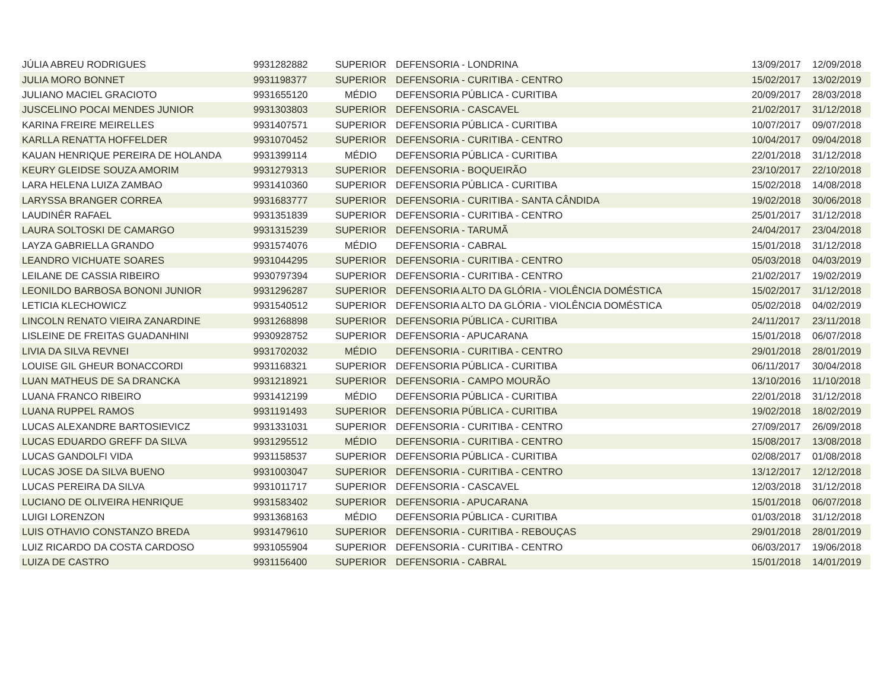| JÚLIA ABREU RODRIGUES | 9931282882 | SUPERIOR | DEFENSORIA - LONDRINA | 13/09/2017 | 12/09/2018 |
| JULIA MORO BONNET | 9931198377 | SUPERIOR | DEFENSORIA - CURITIBA - CENTRO | 15/02/2017 | 13/02/2019 |
| JULIANO MACIEL GRACIOTO | 9931655120 | MÉDIO | DEFENSORIA PÚBLICA - CURITIBA | 20/09/2017 | 28/03/2018 |
| JUSCELINO POCAI MENDES JUNIOR | 9931303803 | SUPERIOR | DEFENSORIA - CASCAVEL | 21/02/2017 | 31/12/2018 |
| KARINA FREIRE MEIRELLES | 9931407571 | SUPERIOR | DEFENSORIA PÚBLICA - CURITIBA | 10/07/2017 | 09/07/2018 |
| KARLLA RENATTA HOFFELDER | 9931070452 | SUPERIOR | DEFENSORIA - CURITIBA - CENTRO | 10/04/2017 | 09/04/2018 |
| KAUAN HENRIQUE PEREIRA DE HOLANDA | 9931399114 | MÉDIO | DEFENSORIA PÚBLICA - CURITIBA | 22/01/2018 | 31/12/2018 |
| KEURY GLEIDSE SOUZA AMORIM | 9931279313 | SUPERIOR | DEFENSORIA - BOQUEIRÃO | 23/10/2017 | 22/10/2018 |
| LARA HELENA LUIZA ZAMBAO | 9931410360 | SUPERIOR | DEFENSORIA PÚBLICA - CURITIBA | 15/02/2018 | 14/08/2018 |
| LARYSSA BRANGER CORREA | 9931683777 | SUPERIOR | DEFENSORIA - CURITIBA - SANTA CÂNDIDA | 19/02/2018 | 30/06/2018 |
| LAUDINÉR RAFAEL | 9931351839 | SUPERIOR | DEFENSORIA - CURITIBA - CENTRO | 25/01/2017 | 31/12/2018 |
| LAURA SOLTOSKI DE CAMARGO | 9931315239 | SUPERIOR | DEFENSORIA - TARUMÃ | 24/04/2017 | 23/04/2018 |
| LAYZA GABRIELLA GRANDO | 9931574076 | MÉDIO | DEFENSORIA - CABRAL | 15/01/2018 | 31/12/2018 |
| LEANDRO VICHUATE SOARES | 9931044295 | SUPERIOR | DEFENSORIA - CURITIBA - CENTRO | 05/03/2018 | 04/03/2019 |
| LEILANE DE CASSIA RIBEIRO | 9930797394 | SUPERIOR | DEFENSORIA - CURITIBA - CENTRO | 21/02/2017 | 19/02/2019 |
| LEONILDO BARBOSA BONONI JUNIOR | 9931296287 | SUPERIOR | DEFENSORIA ALTO DA GLÓRIA - VIOLÊNCIA DOMÉSTICA | 15/02/2017 | 31/12/2018 |
| LETICIA KLECHOWICZ | 9931540512 | SUPERIOR | DEFENSORIA ALTO DA GLÓRIA - VIOLÊNCIA DOMÉSTICA | 05/02/2018 | 04/02/2019 |
| LINCOLN RENATO VIEIRA ZANARDINE | 9931268898 | SUPERIOR | DEFENSORIA PÚBLICA - CURITIBA | 24/11/2017 | 23/11/2018 |
| LISLEINE DE FREITAS GUADANHINI | 9930928752 | SUPERIOR | DEFENSORIA - APUCARANA | 15/01/2018 | 06/07/2018 |
| LIVIA DA SILVA REVNEI | 9931702032 | MÉDIO | DEFENSORIA - CURITIBA - CENTRO | 29/01/2018 | 28/01/2019 |
| LOUISE GIL GHEUR BONACCORDI | 9931168321 | SUPERIOR | DEFENSORIA PÚBLICA - CURITIBA | 06/11/2017 | 30/04/2018 |
| LUAN MATHEUS DE SA DRANCKA | 9931218921 | SUPERIOR | DEFENSORIA - CAMPO MOURÃO | 13/10/2016 | 11/10/2018 |
| LUANA FRANCO RIBEIRO | 9931412199 | MÉDIO | DEFENSORIA PÚBLICA - CURITIBA | 22/01/2018 | 31/12/2018 |
| LUANA RUPPEL RAMOS | 9931191493 | SUPERIOR | DEFENSORIA PÚBLICA - CURITIBA | 19/02/2018 | 18/02/2019 |
| LUCAS ALEXANDRE BARTOSIEVICZ | 9931331031 | SUPERIOR | DEFENSORIA - CURITIBA - CENTRO | 27/09/2017 | 26/09/2018 |
| LUCAS EDUARDO GREFF DA SILVA | 9931295512 | MÉDIO | DEFENSORIA - CURITIBA - CENTRO | 15/08/2017 | 13/08/2018 |
| LUCAS GANDOLFI VIDA | 9931158537 | SUPERIOR | DEFENSORIA PÚBLICA - CURITIBA | 02/08/2017 | 01/08/2018 |
| LUCAS JOSE DA SILVA BUENO | 9931003047 | SUPERIOR | DEFENSORIA - CURITIBA - CENTRO | 13/12/2017 | 12/12/2018 |
| LUCAS PEREIRA DA SILVA | 9931011717 | SUPERIOR | DEFENSORIA - CASCAVEL | 12/03/2018 | 31/12/2018 |
| LUCIANO DE OLIVEIRA HENRIQUE | 9931583402 | SUPERIOR | DEFENSORIA - APUCARANA | 15/01/2018 | 06/07/2018 |
| LUIGI LORENZON | 9931368163 | MÉDIO | DEFENSORIA PÚBLICA - CURITIBA | 01/03/2018 | 31/12/2018 |
| LUIS OTHAVIO CONSTANZO BREDA | 9931479610 | SUPERIOR | DEFENSORIA - CURITIBA - REBOUÇAS | 29/01/2018 | 28/01/2019 |
| LUIZ RICARDO DA COSTA CARDOSO | 9931055904 | SUPERIOR | DEFENSORIA - CURITIBA - CENTRO | 06/03/2017 | 19/06/2018 |
| LUIZA DE CASTRO | 9931156400 | SUPERIOR | DEFENSORIA - CABRAL | 15/01/2018 | 14/01/2019 |